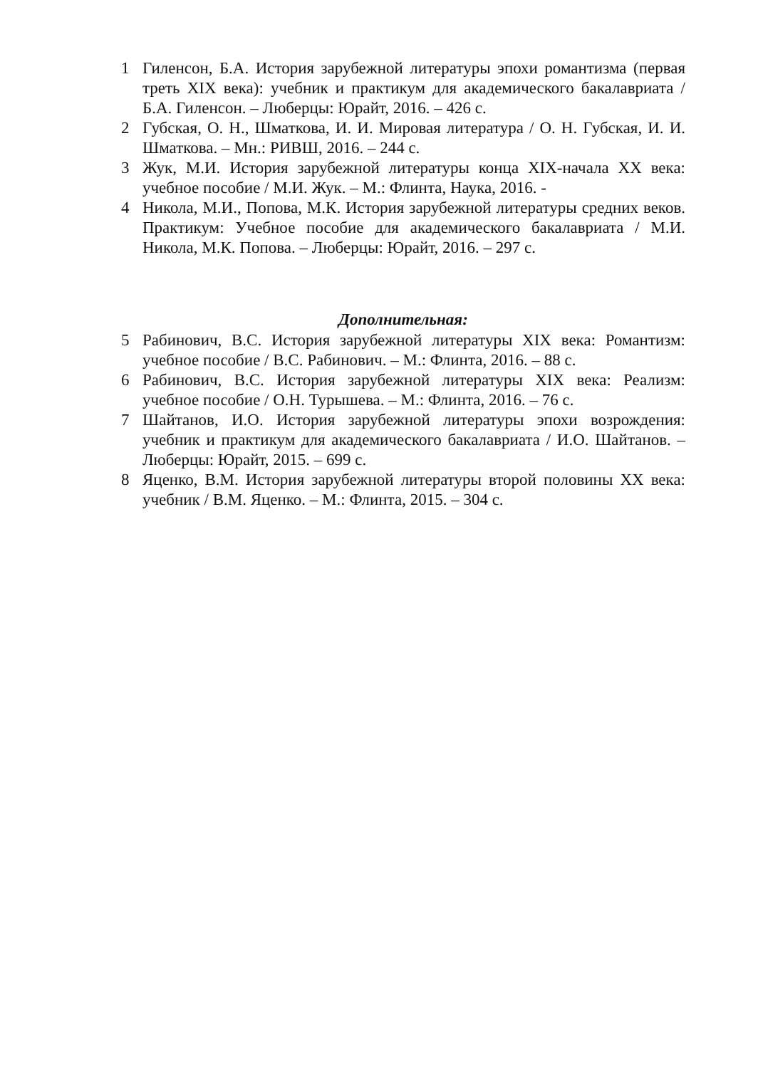1 Гиленсон, Б.А. История зарубежной литературы эпохи романтизма (первая треть XIX века): учебник и практикум для академического бакалавриата / Б.А. Гиленсон. – Люберцы: Юрайт, 2016. – 426 с.
2 Губская, О. Н., Шматкова, И. И. Мировая литература / О. Н. Губская, И. И. Шматкова. – Мн.: РИВШ, 2016. – 244 с.
3 Жук, М.И. История зарубежной литературы конца XIX-начала XX века: учебное пособие / М.И. Жук. – М.: Флинта, Наука, 2016. -
4 Никола, М.И., Попова, М.К. История зарубежной литературы средних веков. Практикум: Учебное пособие для академического бакалавриата / М.И. Никола, М.К. Попова. – Люберцы: Юрайт, 2016. – 297 с.
Дополнительная:
5 Рабинович, В.С. История зарубежной литературы XIX века: Романтизм: учебное пособие / В.С. Рабинович. – М.: Флинта, 2016. – 88 с.
6 Рабинович, В.С. История зарубежной литературы XIX века: Реализм: учебное пособие / О.Н. Турышева. – М.: Флинта, 2016. – 76 с.
7 Шайтанов, И.О. История зарубежной литературы эпохи возрождения: учебник и практикум для академического бакалавриата / И.О. Шайтанов. – Люберцы: Юрайт, 2015. – 699 с.
8 Яценко, В.М. История зарубежной литературы второй половины XX века: учебник / В.М. Яценко. – М.: Флинта, 2015. – 304 с.